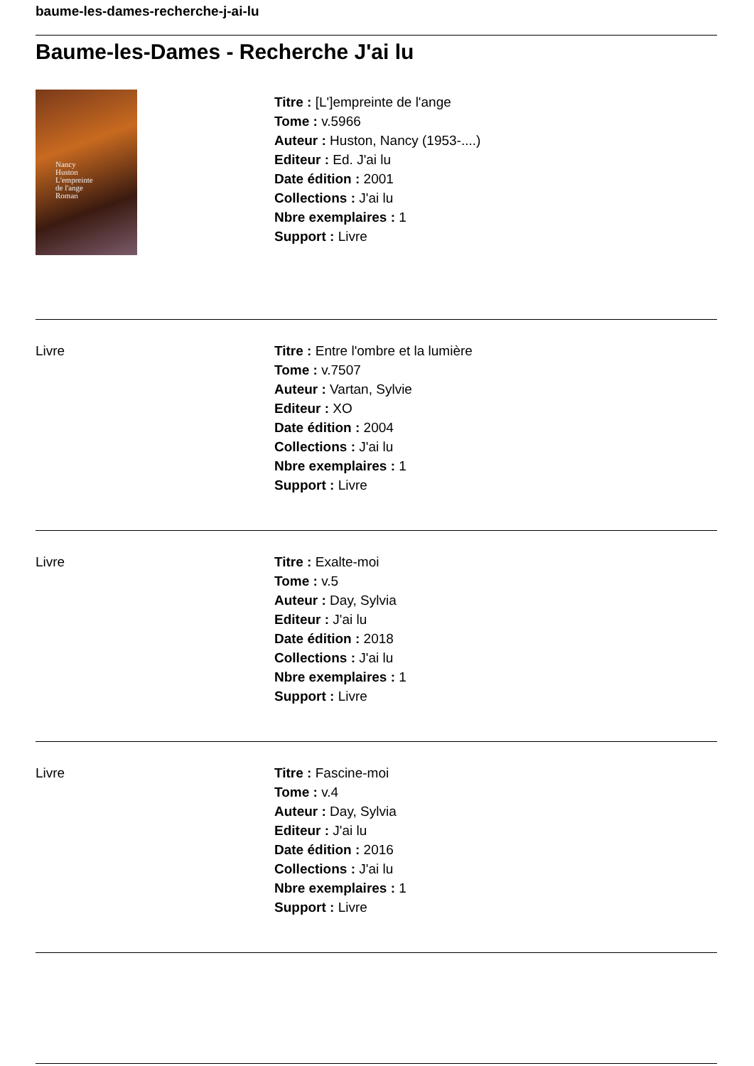baume-les-dames-recherche-j-ai-lu
Baume-les-Dames - Recherche J'ai lu
Nancy
Huston
L'empreinte
de l'ange
Roman
Titre : [L']empreinte de l'ange
Tome : v.5966
Auteur : Huston, Nancy (1953-....)
Editeur : Ed. J'ai lu
Date édition : 2001
Collections : J'ai lu
Nbre exemplaires : 1
Support : Livre
Livre Titre : Entre l'ombre et la lumière
Tome : v.7507
Auteur : Vartan, Sylvie
Editeur : XO
Date édition : 2004
Collections : J'ai lu
Nbre exemplaires : 1
Support : Livre
Livre Titre : Exalte-moi
Tome : v.5
Auteur : Day, Sylvia
Editeur : J'ai lu
Date édition : 2018
Collections : J'ai lu
Nbre exemplaires : 1
Support : Livre
Livre Titre : Fascine-moi
Tome : v.4
Auteur : Day, Sylvia
Editeur : J'ai lu
Date édition : 2016
Collections : J'ai lu
Nbre exemplaires : 1
Support : Livre